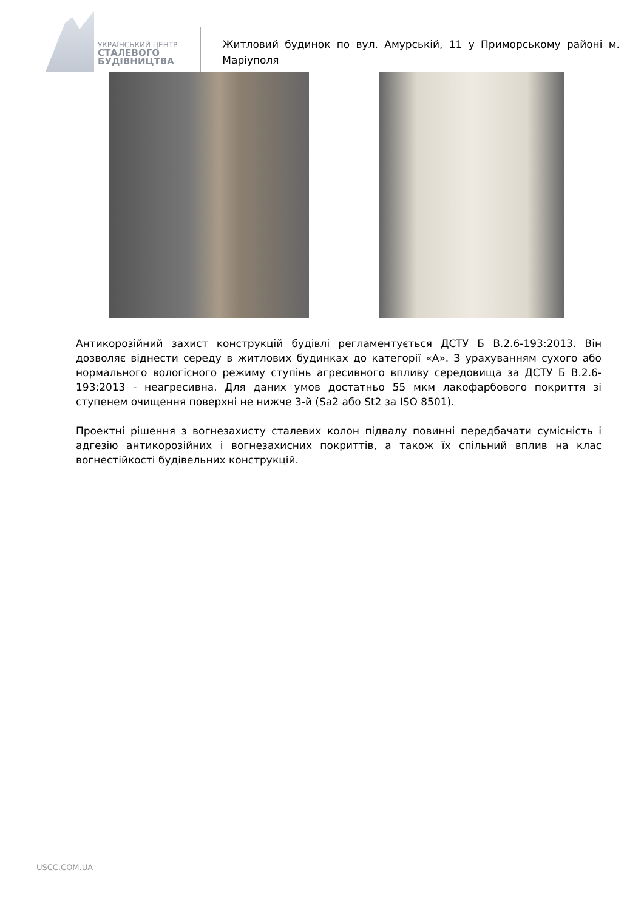УКРАЇНСЬКИЙ ЦЕНТР
СТАЛЕВОГО
БУДІВНИЦТВА
Житловий будинок по вул. Амурській, 11 у Приморському районі м. Маріуполя
Антикорозійний захист конструкцій будівлі регламентується ДСТУ Б В.2.6-193:2013. Він дозволяє віднести середу в житлових будинках до категорії «А». З урахуванням сухого або нормального вологісного режиму ступінь агресивного впливу середовища за ДСТУ Б В.2.6-193:2013 - неагресивна. Для даних умов достатньо 55 мкм лакофарбового покриття зі ступенем очищення поверхні не нижче 3-й (Sa2 або St2 за ISO 8501).
Проектні рішення з вогнезахисту сталевих колон підвалу повинні передбачати сумісність і адгезію антикорозійних і вогнезахисних покриттів, а також їх спільний вплив на клас вогнестійкості будівельних конструкцій.
USCC.COM.UA